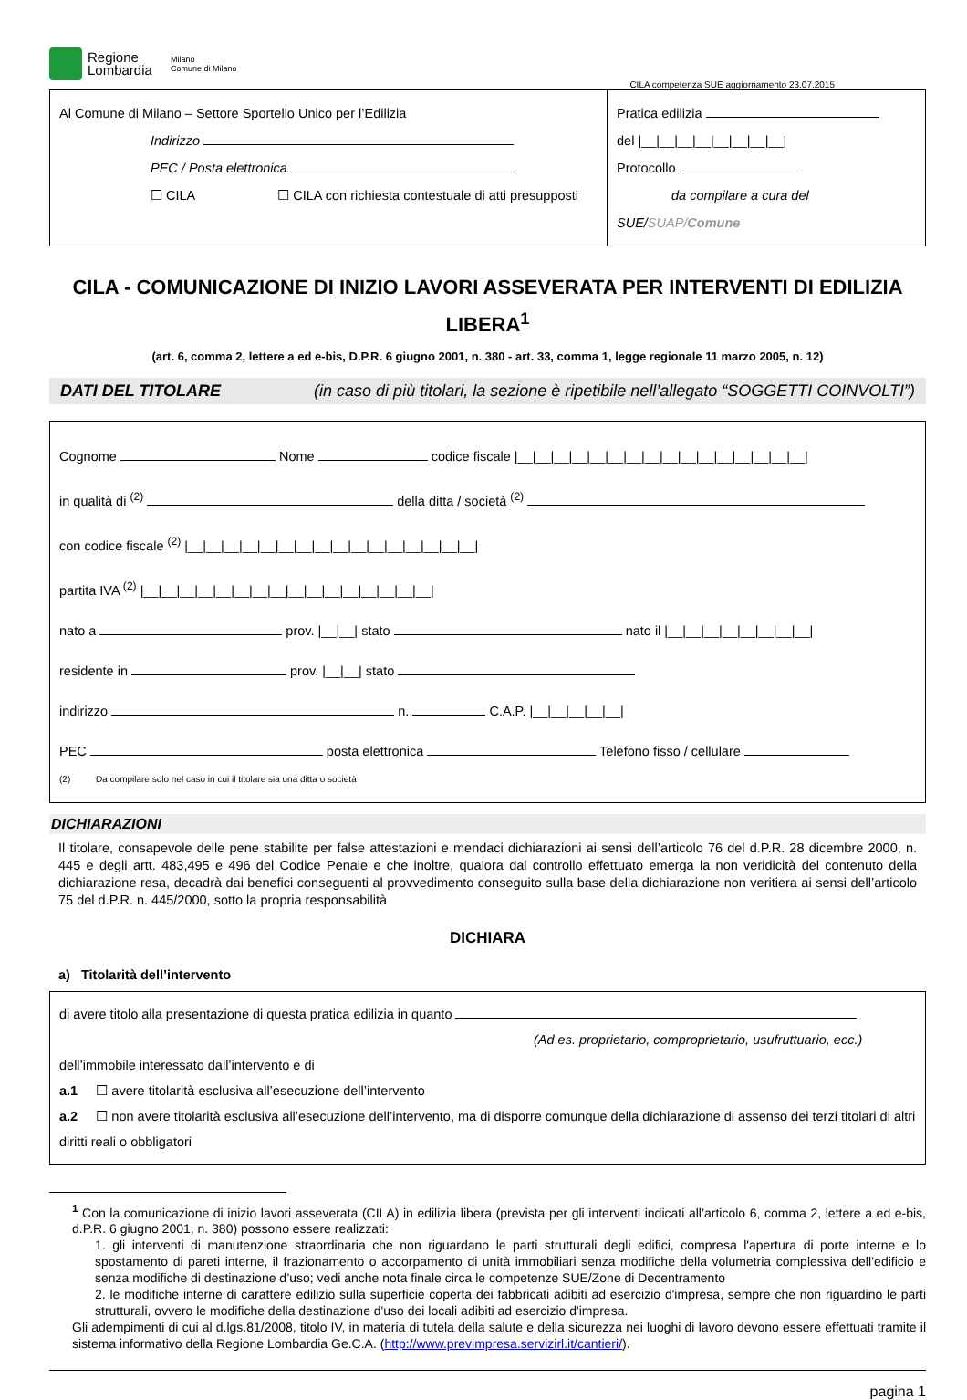Regione
Lombardia
Milano
Comune di Milano
CILA competenza SUE aggiornamento 23.07.2015
Al Comune di Milano – Settore Sportello Unico per l’Edilizia
Indirizzo
PEC / Posta elettronica
☐ CILA ☐ CILA con richiesta contestuale di atti presupposti
Pratica edilizia
del |__|__|__|__|__|__|__|__|
Protocollo
da compilare a cura del SUE/SUAP/Comune
CILA - COMUNICAZIONE DI INIZIO LAVORI ASSEVERATA PER INTERVENTI DI EDILIZIA LIBERA<sup>1</sup>
(art. 6, comma 2, lettere a ed e-bis, D.P.R. 6 giugno 2001, n. 380 - art. 33, comma 1, legge regionale 11 marzo 2005, n. 12)
DATI DEL TITOLARE (in caso di più titolari, la sezione è ripetibile nell’allegato “SOGGETTI COINVOLTI”)
Cognome Nome codice fiscale |__|__|__|__|__|__|__|__|__|__|__|__|__|__|__|__|
in qualità di <sup>(2)</sup> della ditta / società <sup>(2)</sup>
con codice fiscale <sup>(2)</sup> |__|__|__|__|__|__|__|__|__|__|__|__|__|__|__|__|
partita IVA <sup>(2)</sup> |__|__|__|__|__|__|__|__|__|__|__|__|__|__|__|__|
nato a prov. |__|__| stato nato il |__|__|__|__|__|__|__|__|
residente in prov. |__|__| stato
indirizzo n. C.A.P. |__|__|__|__|__|
PEC posta elettronica Telefono fisso / cellulare
(2) Da compilare solo nel caso in cui il titolare sia una ditta o società
DICHIARAZIONI
Il titolare, consapevole delle pene stabilite per false attestazioni e mendaci dichiarazioni ai sensi dell’articolo 76 del d.P.R. 28 dicembre 2000, n. 445 e degli artt. 483,495 e 496 del Codice Penale e che inoltre, qualora dal controllo effettuato emerga la non veridicità del contenuto della dichiarazione resa, decadrà dai benefici conseguenti al provvedimento conseguito sulla base della dichiarazione non veritiera ai sensi dell’articolo 75 del d.P.R. n. 445/2000, sotto la propria responsabilità
DICHIARA
a) Titolarità dell’intervento
di avere titolo alla presentazione di questa pratica edilizia in quanto
(Ad es. proprietario, comproprietario, usufruttuario, ecc.)
dell’immobile interessato dall’intervento e di
a.1 ☐ avere titolarità esclusiva all’esecuzione dell’intervento
a.2 ☐ non avere titolarità esclusiva all’esecuzione dell’intervento, ma di disporre comunque della dichiarazione di assenso dei terzi titolari di altri diritti reali o obbligatori
<sup>1</sup> Con la comunicazione di inizio lavori asseverata (CILA) in edilizia libera (prevista per gli interventi indicati all’articolo 6, comma 2, lettere a ed e-bis, d.P.R. 6 giugno 2001, n. 380) possono essere realizzati:
1. gli interventi di manutenzione straordinaria che non riguardano le parti strutturali degli edifici, compresa l'apertura di porte interne e lo spostamento di pareti interne, il frazionamento o accorpamento di unità immobiliari senza modifiche della volumetria complessiva dell’edificio e senza modifiche di destinazione d’uso; vedi anche nota finale circa le competenze SUE/Zone di Decentramento
2. le modifiche interne di carattere edilizio sulla superficie coperta dei fabbricati adibiti ad esercizio d'impresa, sempre che non riguardino le parti strutturali, ovvero le modifiche della destinazione d'uso dei locali adibiti ad esercizio d'impresa.
Gli adempimenti di cui al d.lgs.81/2008, titolo IV, in materia di tutela della salute e della sicurezza nei luoghi di lavoro devono essere effettuati tramite il sistema informativo della Regione Lombardia Ge.C.A. (http://www.previmpresa.servizirl.it/cantieri/).
pagina 1